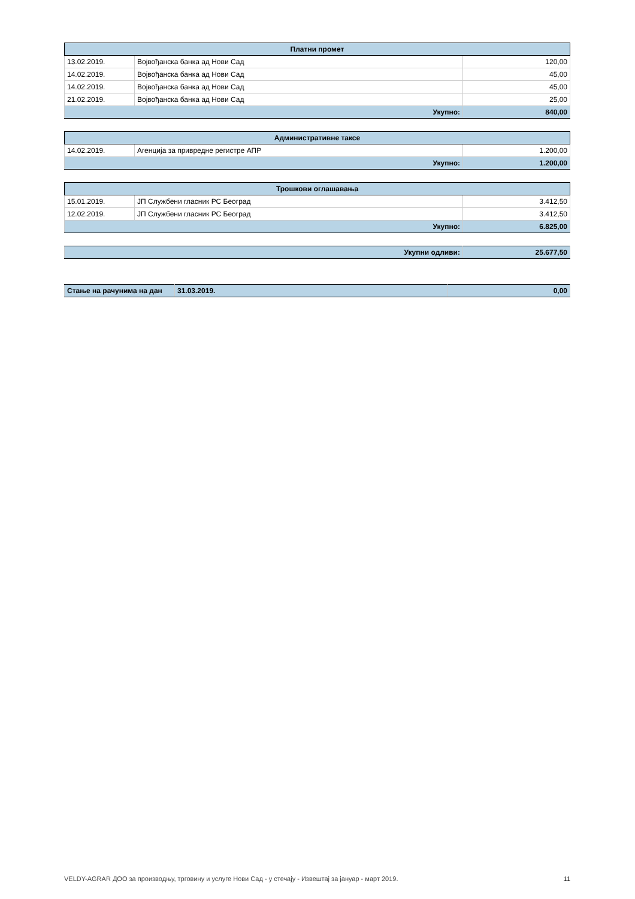| Платни промет | | |
| --- | --- | --- |
| 13.02.2019. | Војвођанска банка ад Нови Сад | 120,00 |
| 14.02.2019. | Војвођанска банка ад Нови Сад | 45,00 |
| 14.02.2019. | Војвођанска банка ад Нови Сад | 45,00 |
| 21.02.2019. | Војвођанска банка ад Нови Сад | 25,00 |
| Укупно: | | 840,00 |
| Административне таксе | | |
| --- | --- | --- |
| 14.02.2019. | Агенција за привредне регистре АПР | 1.200,00 |
| Укупно: | | 1.200,00 |
| Трошкови оглашавања | | |
| --- | --- | --- |
| 15.01.2019. | ЈП Службени гласник РС Београд | 3.412,50 |
| 12.02.2019. | ЈП Службени гласник РС Београд | 3.412,50 |
| Укупно: | | 6.825,00 |
| Укупни одливи: | 25.677,50 |
| Стање на рачунима на дан | 31.03.2019. | 0,00 |
VELDY-AGRAR ДОО за производњу, трговину и услуге Нови Сад - у стечају - Извештај за јануар - март 2019. 11